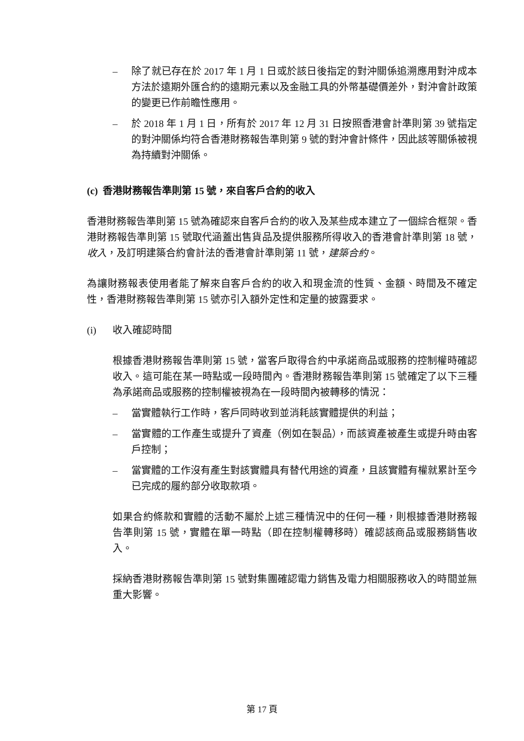– 除了就已存在於 2017 年 1 月 1 日或於該日後指定的對沖關係追溯應用對沖成本方法於遠期外匯合約的遠期元素以及金融工具的外幣基礎價差外，對沖會計政策的變更已作前瞻性應用。
– 於 2018 年 1 月 1 日，所有於 2017 年 12 月 31 日按照香港會計準則第 39 號指定的對沖關係均符合香港財務報告準則第 9 號的對沖會計條件，因此該等關係被視為持續對沖關係。
(c) 香港財務報告準則第 15 號，來自客戶合約的收入
香港財務報告準則第 15 號為確認來自客戶合約的收入及某些成本建立了一個綜合框架。香港財務報告準則第 15 號取代涵蓋出售貨品及提供服務所得收入的香港會計準則第 18 號，收入，及訂明建築合約會計法的香港會計準則第 11 號，建築合約。
為讓財務報表使用者能了解來自客戶合約的收入和現金流的性質、金額、時間及不確定性，香港財務報告準則第 15 號亦引入額外定性和定量的披露要求。
(i) 收入確認時間
根據香港財務報告準則第 15 號，當客戶取得合約中承諾商品或服務的控制權時確認收入。這可能在某一時點或一段時間內。香港財務報告準則第 15 號確定了以下三種為承諾商品或服務的控制權被視為在一段時間內被轉移的情況：
– 當實體執行工作時，客戶同時收到並消耗該實體提供的利益；
– 當實體的工作產生或提升了資產（例如在製品），而該資產被產生或提升時由客戶控制；
– 當實體的工作沒有產生對該實體具有替代用途的資產，且該實體有權就累計至今已完成的履約部分收取款項。
如果合約條款和實體的活動不屬於上述三種情況中的任何一種，則根據香港財務報告準則第 15 號，實體在單一時點（即在控制權轉移時）確認該商品或服務銷售收入。
採納香港財務報告準則第 15 號對集團確認電力銷售及電力相關服務收入的時間並無重大影響。
第 17 頁